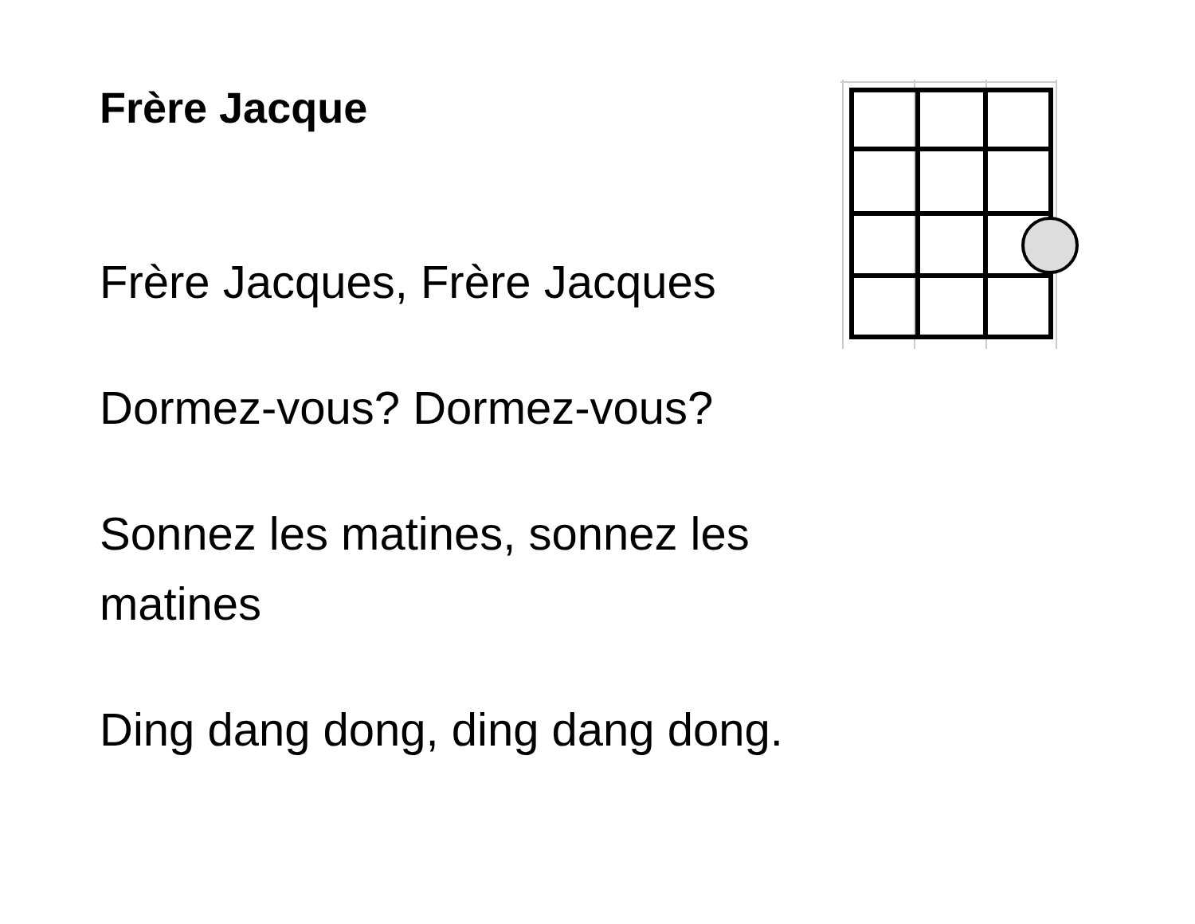Frère Jacque
Frère Jacques, Frère Jacques
Dormez-vous? Dormez-vous?
Sonnez les matines, sonnez les matines
Ding dang dong, ding dang dong.